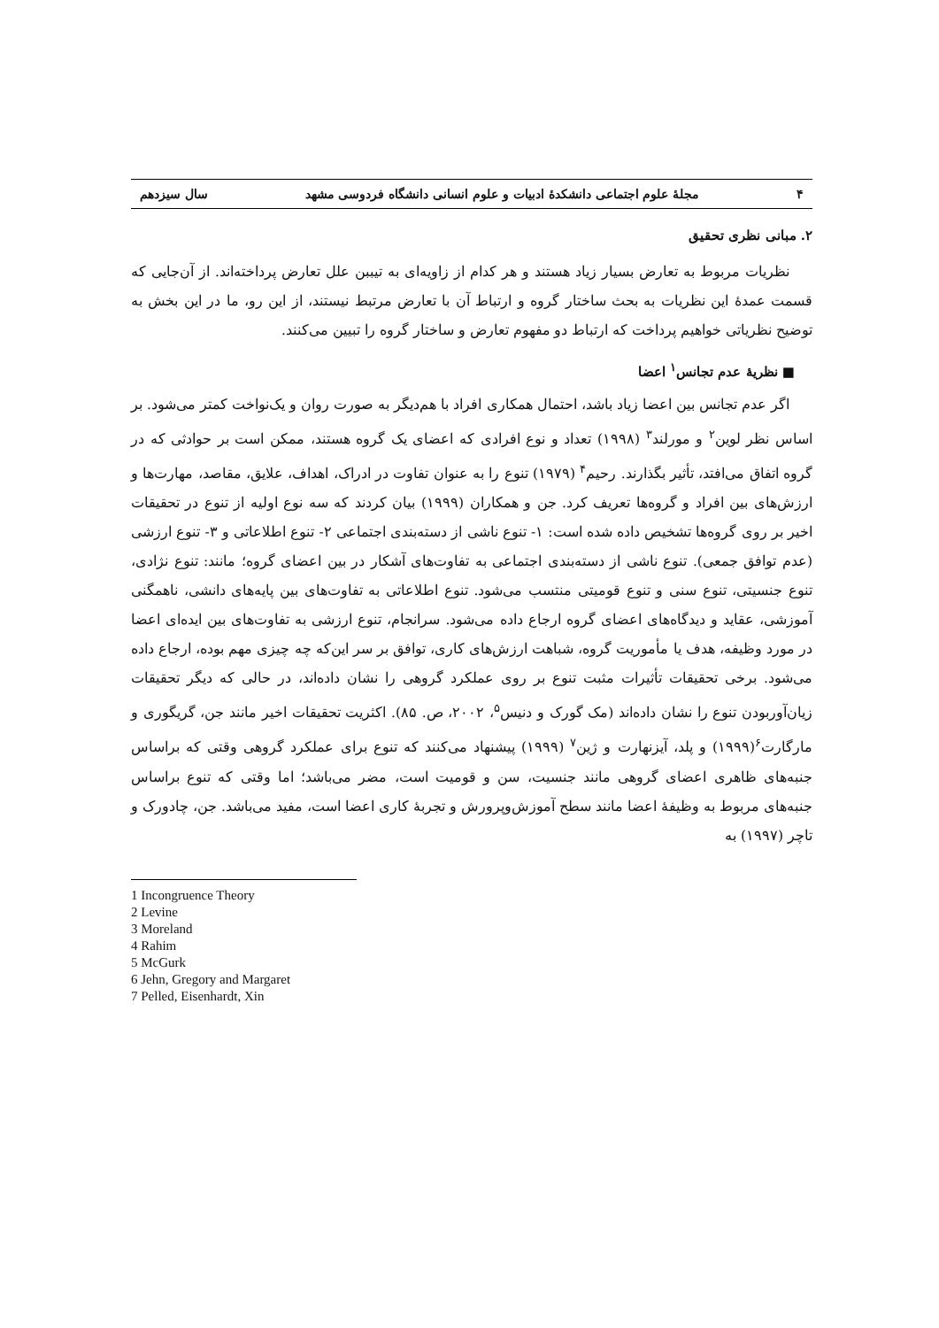۴ مجلهٔ علوم اجتماعی دانشکدهٔ ادبیات و علوم انسانی دانشگاه فردوسی مشهد سال سیزدهم
۲. مبانی نظری تحقیق
نظریات مربوط به تعارض بسیار زیاد هستند و هر کدام از زاویه‌ای به تیببن علل تعارض پرداخته‌اند. از آن‌جایی که قسمت عمدهٔ این نظریات به بحث ساختار گروه و ارتباط آن با تعارض مرتبط نیستند، از این رو، ما در این بخش به توضیح نظریاتی خواهیم پرداخت که ارتباط دو مفهوم تعارض و ساختار گروه را تبیین می‌کنند.
■ نظریهٔ عدم تجانس<sup>۱</sup> اعضا
اگر عدم تجانس بین اعضا زیاد باشد، احتمال همکاری افراد با هم‌دیگر به صورت روان و یک‌نواخت کمتر می‌شود. بر اساس نظر لوین<sup>۲</sup> و مورلند<sup>۳</sup> (۱۹۹۸) تعداد و نوع افرادی که اعضای یک گروه هستند، ممکن است بر حوادثی که در گروه اتفاق می‌افتد، تأثیر بگذارند. رحیم<sup>۴</sup> (۱۹۷۹) تنوع را به عنوان تفاوت در ادراک، اهداف، علایق، مقاصد، مهارت‌ها و ارزش‌های بین افراد و گروه‌ها تعریف کرد. جن و همکاران (۱۹۹۹) بیان کردند که سه نوع اولیه از تنوع در تحقیقات اخیر بر روی گروه‌ها تشخیص داده شده است: ۱- تنوع ناشی از دسته‌بندی اجتماعی ۲- تنوع اطلاعاتی و ۳- تنوع ارزشی (عدم توافق جمعی). تنوع ناشی از دسته‌بندی اجتماعی به تفاوت‌های آشکار در بین اعضای گروه؛ مانند: تنوع نژادی، تنوع جنسیتی، تنوع سنی و تنوع قومیتی منتسب می‌شود. تنوع اطلاعاتی به تفاوت‌های بین پایه‌های دانشی، ناهمگنی آموزشی، عقاید و دیدگاه‌های اعضای گروه ارجاع داده می‌شود. سرانجام، تنوع ارزشی به تفاوت‌های بین ایده‌ای اعضا در مورد وظیفه، هدف یا مأموریت گروه، شباهت ارزش‌های کاری، توافق بر سر این‌که چه چیزی مهم بوده، ارجاع داده می‌شود. برخی تحقیقات تأثیرات مثبت تنوع بر روی عملکرد گروهی را نشان داده‌اند، در حالی که دیگر تحقیقات زیان‌آوربودن تنوع را نشان داده‌اند (مک گورک و دنیس<sup>۵</sup>، ۲۰۰۲، ص. ۸۵). اکثریت تحقیقات اخیر مانند جن، گریگوری و مارگارت<sup>۶</sup>(۱۹۹۹) و پلد، آیزنهارت و ژین<sup>۷</sup> (۱۹۹۹) پیشنهاد می‌کنند که تنوع برای عملکرد گروهی وقتی که براساس جنبه‌های ظاهری اعضای گروهی مانند جنسیت، سن و قومیت است، مضر می‌باشد؛ اما وقتی که تنوع براساس جنبه‌های مربوط به وظیفهٔ اعضا مانند سطح آموزش‌وپرورش و تجربهٔ کاری اعضا است، مفید می‌باشد. جن، چادورک و تاچر (۱۹۹۷) به
1 Incongruence Theory
2 Levine
3 Moreland
4 Rahim
5 McGurk
6 Jehn, Gregory and Margaret
7 Pelled, Eisenhardt, Xin